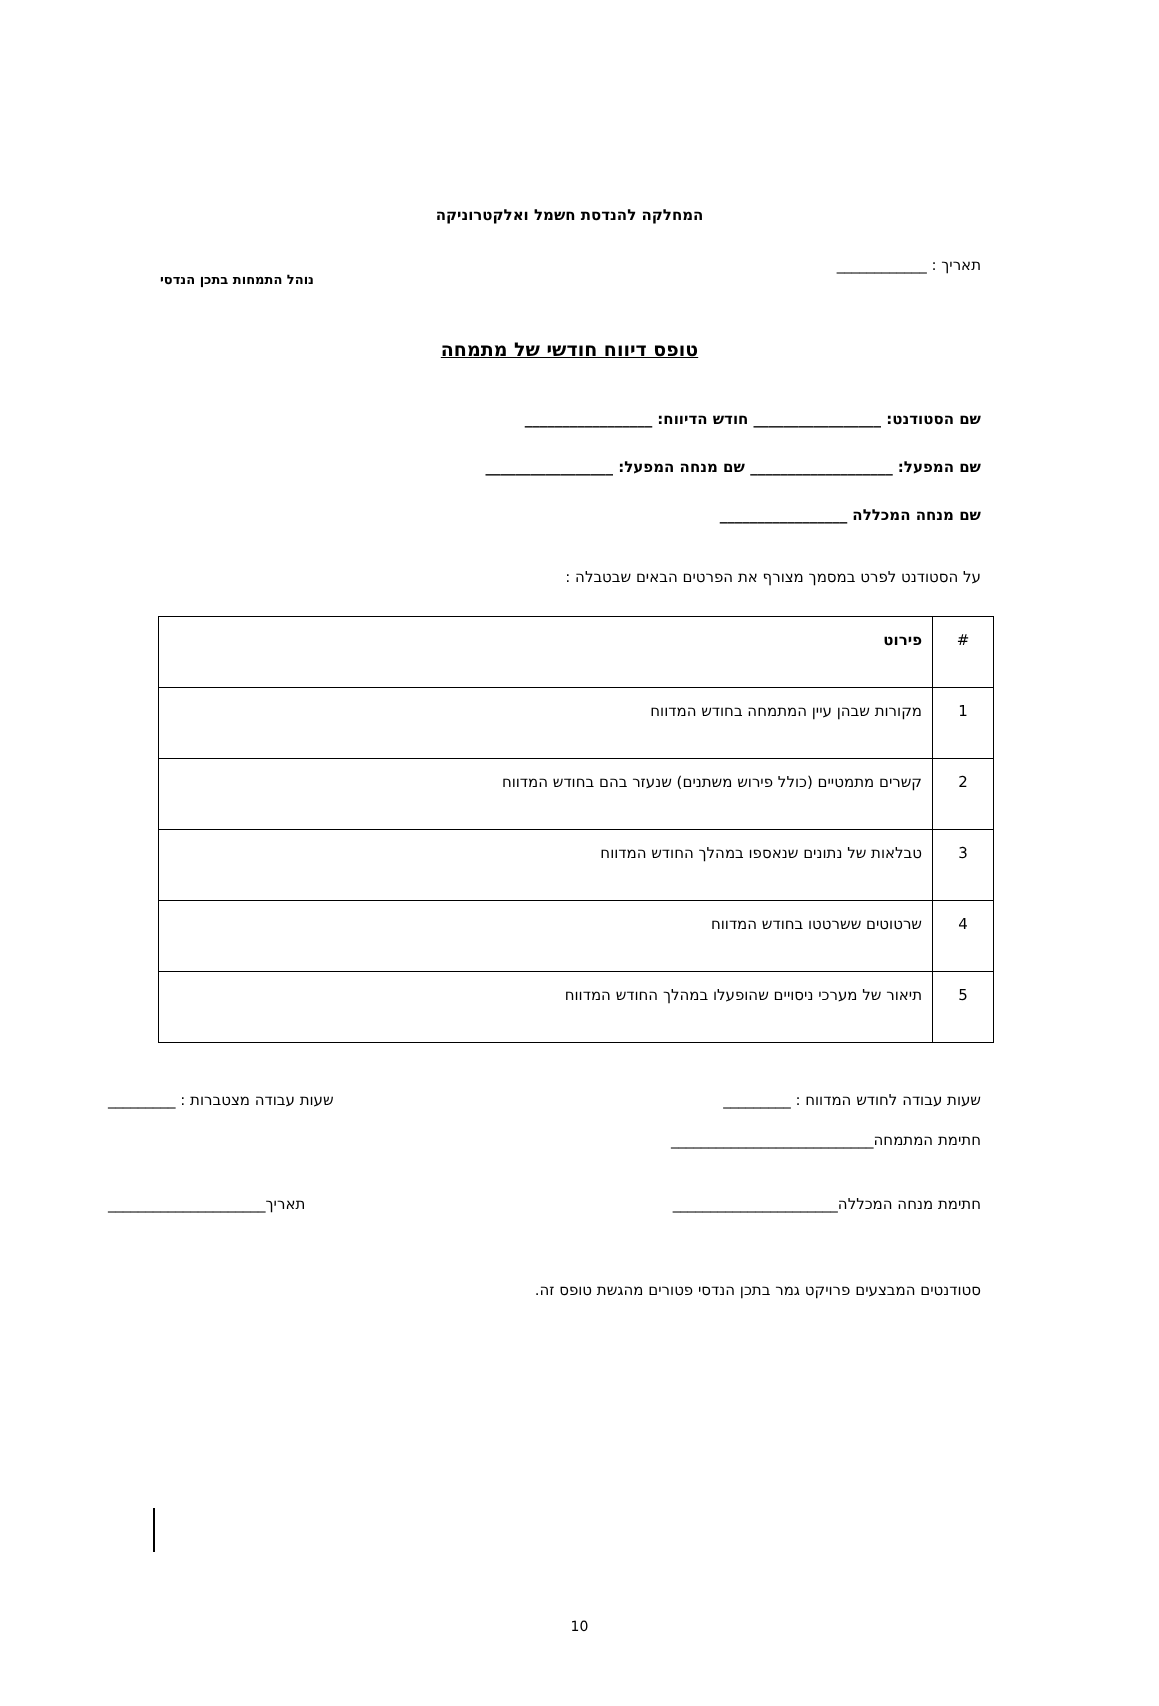נוהל התמחות בתכן הנדסי
המחלקה להנדסת חשמל ואלקטרוניקה
תאריך : ____________
טופס דיווח חודשי של מתמחה
שם הסטודנט: _________________ חודש הדיווח: _________________
שם המפעל: ___________________ שם מנחה המפעל: _________________
שם מנחה המכללה _________________
על הסטודנט לפרט במסמך מצורף את הפרטים הבאים שבטבלה :
| # | פירוט |
| 1 | מקורות שבהן עיין המתמחה בחודש המדווח |
| 2 | קשרים מתמטיים (כולל פירוש משתנים) שנעזר בהם בחודש המדווח |
| 3 | טבלאות של נתונים שנאספו במהלך החודש המדווח |
| 4 | שרטוטים ששרטטו בחודש המדווח |
| 5 | תיאור של מערכי ניסויים שהופעלו במהלך החודש המדווח |
שעות עבודה לחודש המדווח : _________ שעות עבודה מצטברות : _________
חתימת המתמחה___________________________
חתימת מנחה המכללה______________________ תאריך_____________________
סטודנטים המבצעים פרויקט גמר בתכן הנדסי פטורים מהגשת טופס זה.
10